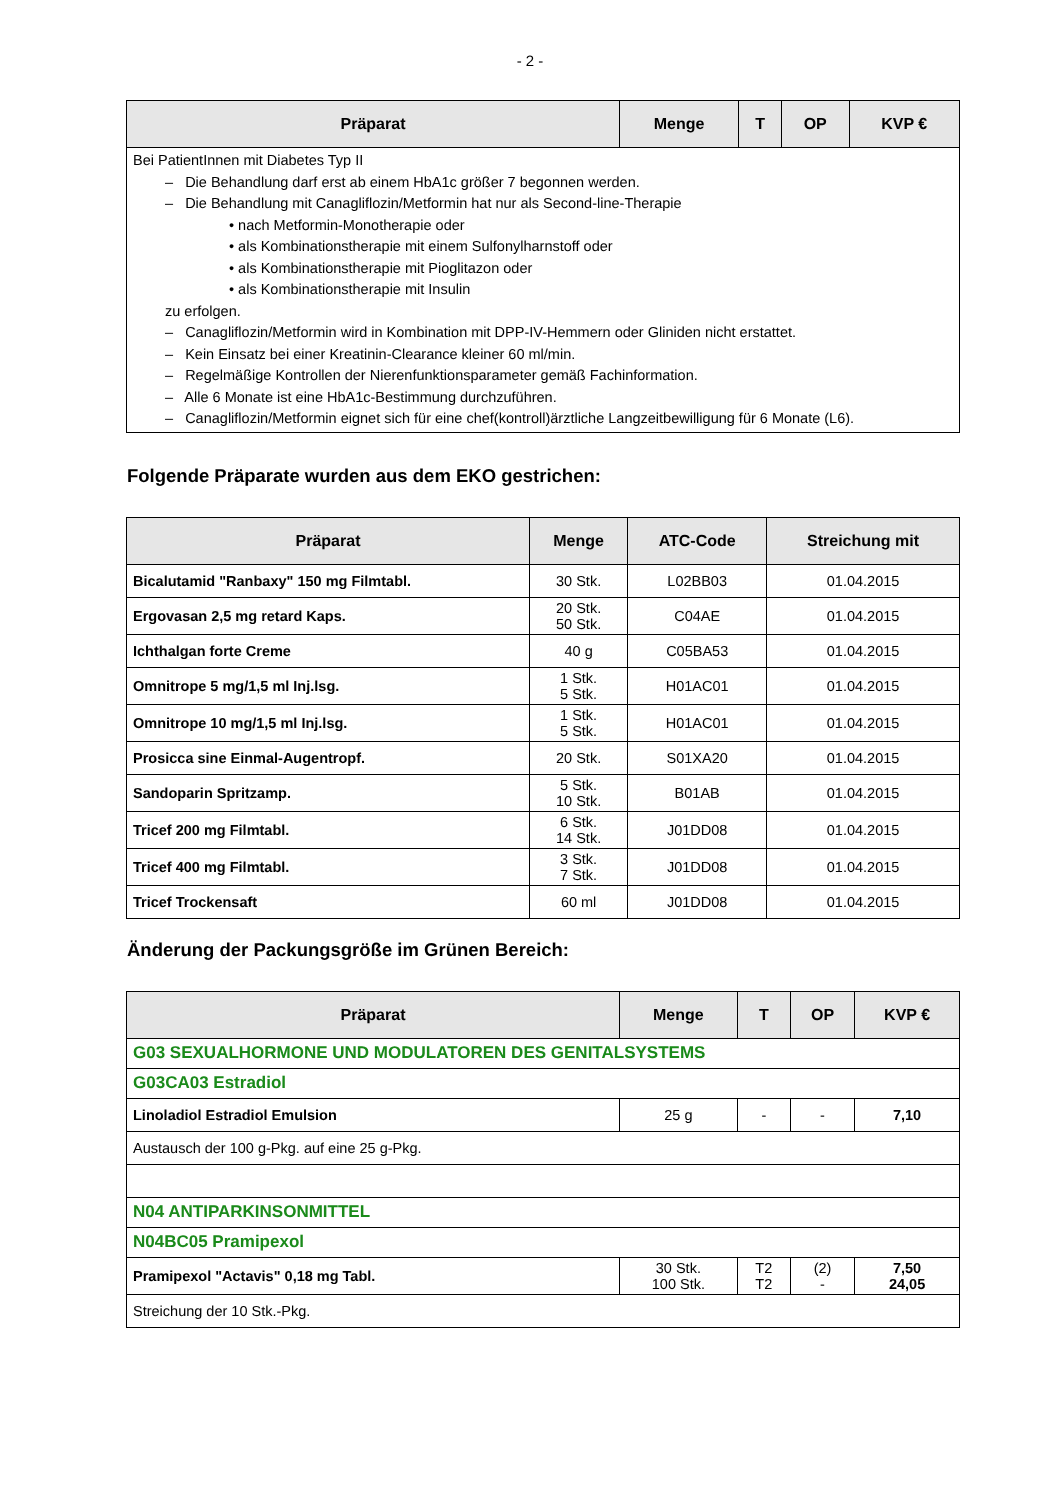- 2 -
| Präparat | Menge | T | OP | KVP € |
| --- | --- | --- | --- | --- |
| Bei PatientInnen mit Diabetes Typ II – Die Behandlung darf erst ab einem HbA1c größer 7 begonnen werden. – Die Behandlung mit Canagliflozin/Metformin hat nur als Second-line-Therapie • nach Metformin-Monotherapie oder • als Kombinationstherapie mit einem Sulfonylharnstoff oder • als Kombinationstherapie mit Pioglitazon oder • als Kombinationstherapie mit Insulin zu erfolgen. – Canagliflozin/Metformin wird in Kombination mit DPP-IV-Hemmern oder Gliniden nicht erstattet. – Kein Einsatz bei einer Kreatinin-Clearance kleiner 60 ml/min. – Regelmäßige Kontrollen der Nierenfunktionsparameter gemäß Fachinformation. – Alle 6 Monate ist eine HbA1c-Bestimmung durchzuführen. – Canagliflozin/Metformin eignet sich für eine chef(kontroll)ärztliche Langzeitbewilligung für 6 Monate (L6). | | | | |
Folgende Präparate wurden aus dem EKO gestrichen:
| Präparat | Menge | ATC-Code | Streichung mit |
| --- | --- | --- | --- |
| Bicalutamid "Ranbaxy" 150 mg Filmtabl. | 30 Stk. | L02BB03 | 01.04.2015 |
| Ergovasan 2,5 mg retard Kaps. | 20 Stk. 50 Stk. | C04AE | 01.04.2015 |
| Ichthalgan forte Creme | 40 g | C05BA53 | 01.04.2015 |
| Omnitrope 5 mg/1,5 ml Inj.lsg. | 1 Stk. 5 Stk. | H01AC01 | 01.04.2015 |
| Omnitrope 10 mg/1,5 ml Inj.lsg. | 1 Stk. 5 Stk. | H01AC01 | 01.04.2015 |
| Prosicca sine Einmal-Augentropf. | 20 Stk. | S01XA20 | 01.04.2015 |
| Sandoparin Spritzamp. | 5 Stk. 10 Stk. | B01AB | 01.04.2015 |
| Tricef 200 mg Filmtabl. | 6 Stk. 14 Stk. | J01DD08 | 01.04.2015 |
| Tricef 400 mg Filmtabl. | 3 Stk. 7 Stk. | J01DD08 | 01.04.2015 |
| Tricef Trockensaft | 60 ml | J01DD08 | 01.04.2015 |
Änderung der Packungsgröße im Grünen Bereich:
| Präparat | Menge | T | OP | KVP € |
| --- | --- | --- | --- | --- |
| G03 SEXUALHORMONE UND MODULATOREN DES GENITALSYSTEMS | | | | |
| G03CA03 Estradiol | | | | |
| Linoladiol Estradiol Emulsion | 25 g | - | - | 7,10 |
| Austausch der 100 g-Pkg. auf eine 25 g-Pkg. | | | | |
| N04 ANTIPARKINSONMITTEL | | | | |
| N04BC05 Pramipexol | | | | |
| Pramipexol "Actavis" 0,18 mg Tabl. | 30 Stk. 100 Stk. | T2 T2 | (2) - | 7,50 24,05 |
| Streichung der 10 Stk.-Pkg. | | | | |